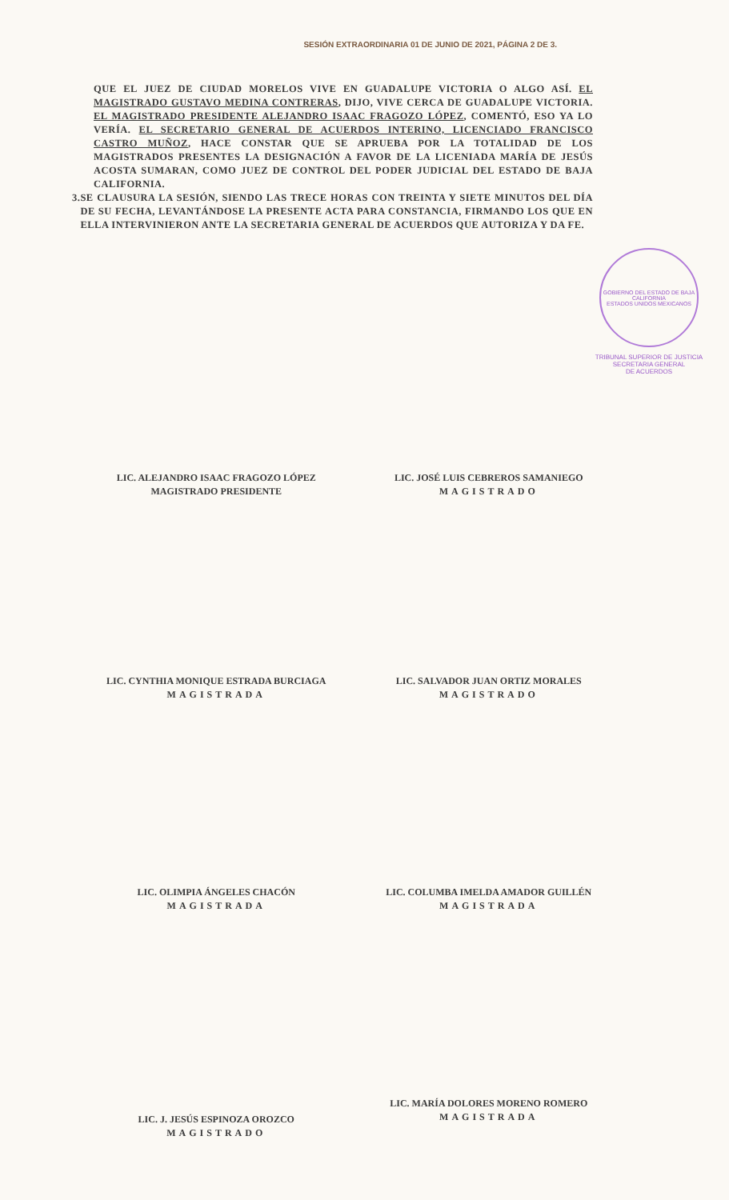SESIÓN EXTRAORDINARIA 01 DE JUNIO DE 2021, PÁGINA 2 DE 3.
QUE EL JUEZ DE CIUDAD MORELOS VIVE EN GUADALUPE VICTORIA O ALGO ASÍ. EL MAGISTRADO GUSTAVO MEDINA CONTRERAS, DIJO, VIVE CERCA DE GUADALUPE VICTORIA. EL MAGISTRADO PRESIDENTE ALEJANDRO ISAAC FRAGOZO LÓPEZ, COMENTÓ, ESO YA LO VERÍA. EL SECRETARIO GENERAL DE ACUERDOS INTERINO, LICENCIADO FRANCISCO CASTRO MUÑOZ, HACE CONSTAR QUE SE APRUEBA POR LA TOTALIDAD DE LOS MAGISTRADOS PRESENTES LA DESIGNACIÓN A FAVOR DE LA LICENIADA MARÍA DE JESÚS ACOSTA SUMARAN, COMO JUEZ DE CONTROL DEL PODER JUDICIAL DEL ESTADO DE BAJA CALIFORNIA.
3. SE CLAUSURA LA SESIÓN, SIENDO LAS TRECE HORAS CON TREINTA Y SIETE MINUTOS DEL DÍA DE SU FECHA, LEVANTÁNDOSE LA PRESENTE ACTA PARA CONSTANCIA, FIRMANDO LOS QUE EN ELLA INTERVINIERON ANTE LA SECRETARIA GENERAL DE ACUERDOS QUE AUTORIZA Y DA FE.
GOBIERNO DEL ESTADO DE BAJA CALIFORNIA
ESTADOS UNIDOS MEXICANOS
TRIBUNAL SUPERIOR DE JUSTICIA
SECRETARIA GENERAL
DE ACUERDOS
LIC. ALEJANDRO ISAAC FRAGOZO LÓPEZ
MAGISTRADO PRESIDENTE
LIC. JOSÉ LUIS CEBREROS SAMANIEGO
MAGISTRADO
LIC. CYNTHIA MONIQUE ESTRADA BURCIAGA
MAGISTRADA
LIC. SALVADOR JUAN ORTIZ MORALES
MAGISTRADO
LIC. OLIMPIA ÁNGELES CHACÓN
MAGISTRADA
LIC. COLUMBA IMELDA AMADOR GUILLÉN
MAGISTRADA
LIC. J. JESÚS ESPINOZA OROZCO
MAGISTRADO
LIC. MARÍA DOLORES MORENO ROMERO
MAGISTRADA